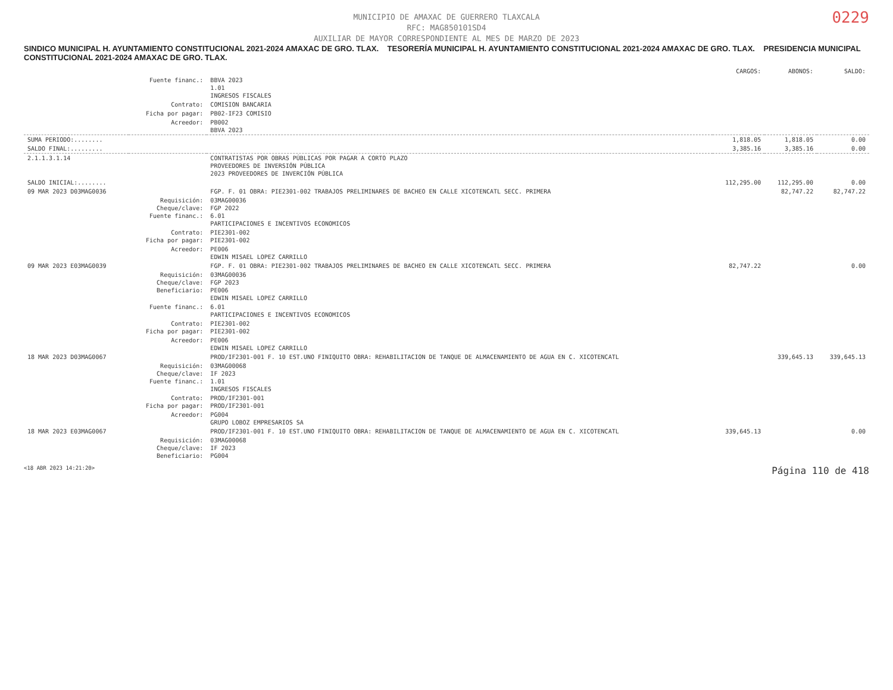0229
MUNICIPIO DE AMAXAC DE GUERRERO TLAXCALA
RFC: MAG850101SD4
AUXILIAR DE MAYOR CORRESPONDIENTE AL MES DE MARZO DE 2023
SINDICO MUNICIPAL H. AYUNTAMIENTO CONSTITUCIONAL 2021-2024 AMAXAC DE GRO. TLAX. TESORERÍA MUNICIPAL H. AYUNTAMIENTO CONSTITUCIONAL 2021-2024 AMAXAC DE GRO. TLAX. PRESIDENCIA MUNICIPAL CONSTITUCIONAL 2021-2024 AMAXAC DE GRO. TLAX.
| | | | CARGOS: | ABONOS: | SALDO: |
| --- | --- | --- | --- | --- | --- |
| | Fuente financ.: | BBVA 2023 1.01 INGRESOS FISCALES | | | |
| | Contrato: | COMISION BANCARIA | | | |
| | Ficha por pagar: | PB02-IF23 COMISIO | | | |
| | Acreedor: | PB002 BBVA 2023 | | | |
| SUMA PERIODO:........ | | | 1,818.05 | 1,818.05 | 0.00 |
| SALDO FINAL:......... | | | 3,385.16 | 3,385.16 | 0.00 |
| 2.1.1.3.1.14 | | CONTRATISTAS POR OBRAS PÚBLICAS POR PAGAR A CORTO PLAZO PROVEEDORES DE INVERSIÓN PÚBLICA 2023 PROVEEDORES DE INVERCIÓN PÚBLICA | | | |
| SALDO INICIAL:........ | | | 112,295.00 | 112,295.00 | 0.00 |
| 09 MAR 2023 D03MAG0036 | | FGP. F. 01 OBRA: PIE2301-002 TRABAJOS PRELIMINARES DE BACHEO EN CALLE XICOTENCATL SECC. PRIMERA | | 82,747.22 | 82,747.22 |
| | Requisición: Cheque/clave: Fuente financ.: | 03MAG00036 FGP 2022 6.01 PARTICIPACIONES E INCENTIVOS ECONOMICOS | | | |
| | Contrato: Ficha por pagar: | PIE2301-002 PIE2301-002 | | | |
| | Acreedor: | PE006 EDWIN MISAEL LOPEZ CARRILLO | | | |
| 09 MAR 2023 E03MAG0039 | | FGP. F. 01 OBRA: PIE2301-002 TRABAJOS PRELIMINARES DE BACHEO EN CALLE XICOTENCATL SECC. PRIMERA | 82,747.22 | | 0.00 |
| | Requisición: Cheque/clave: Beneficiario: | 03MAG00036 FGP 2023 PE006 EDWIN MISAEL LOPEZ CARRILLO | | | |
| | Fuente financ.: | 6.01 PARTICIPACIONES E INCENTIVOS ECONOMICOS | | | |
| | Contrato: Ficha por pagar: | PIE2301-002 PIE2301-002 | | | |
| | Acreedor: | PE006 EDWIN MISAEL LOPEZ CARRILLO | | | |
| 18 MAR 2023 D03MAG0067 | | PROD/IF2301-001 F. 10 EST.UNO FINIQUITO OBRA: REHABILITACION DE TANQUE DE ALMACENAMIENTO DE AGUA EN C. XICOTENCATL | | 339,645.13 | 339,645.13 |
| | Requisición: Cheque/clave: Fuente financ.: | 03MAG00068 IF 2023 1.01 INGRESOS FISCALES | | | |
| | Contrato: Ficha por pagar: | PROD/IF2301-001 PROD/IF2301-001 | | | |
| | Acreedor: | PG004 GRUPO LOBOZ EMPRESARIOS SA | | | |
| 18 MAR 2023 E03MAG0067 | | PROD/IF2301-001 F. 10 EST.UNO FINIQUITO OBRA: REHABILITACION DE TANQUE DE ALMACENAMIENTO DE AGUA EN C. XICOTENCATL | 339,645.13 | | 0.00 |
| | Requisición: Cheque/clave: Beneficiario: | 03MAG00068 IF 2023 PG004 | | | |
<18 ABR 2023 14:21:20> Página 110 de 418